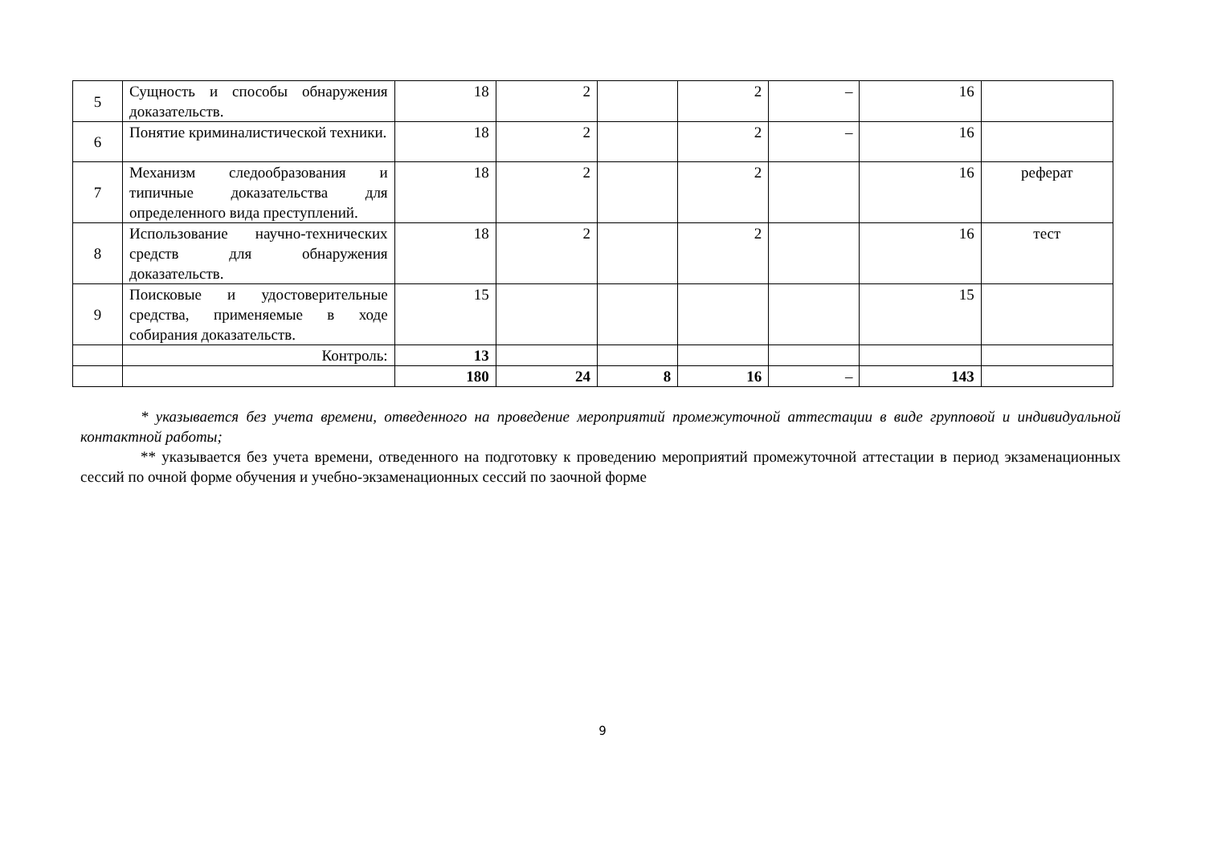| 5 | Сущность и способы обнаружения доказательств. | 18 | 2 | | 2 | – | 16 | |
| 6 | Понятие криминалистической техники. | 18 | 2 | | 2 | – | 16 | |
| 7 | Механизм следообразования и типичные доказательства для определенного вида преступлений. | 18 | 2 | | 2 | | 16 | реферат |
| 8 | Использование научно-технических средств для обнаружения доказательств. | 18 | 2 | | 2 | | 16 | тест |
| 9 | Поисковые и удостоверительные средства, применяемые в ходе собирания доказательств. | 15 | | | | | 15 | |
| | Контроль: | 13 | | | | | | |
| | | 180 | 24 | 8 | 16 | – | 143 | |
* указывается без учета времени, отведенного на проведение мероприятий промежуточной аттестации в виде групповой и индивидуальной контактной работы;
** указывается без учета времени, отведенного на подготовку к проведению мероприятий промежуточной аттестации в период экзаменационных сессий по очной форме обучения и учебно-экзаменационных сессий по заочной форме
9